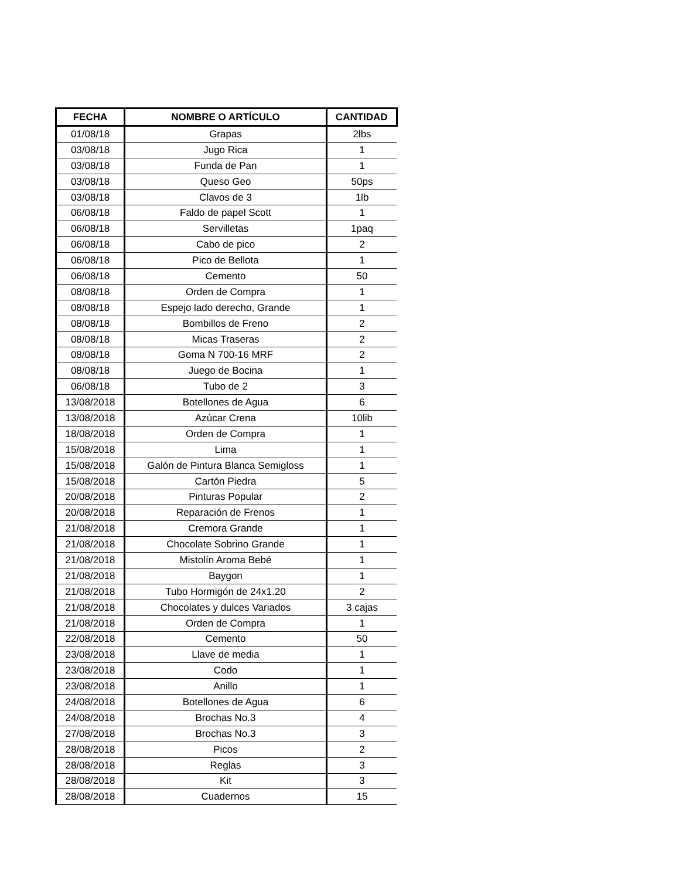| FECHA | NOMBRE O ARTÍCULO | CANTIDAD |
| --- | --- | --- |
| 01/08/18 | Grapas | 2lbs |
| 03/08/18 | Jugo Rica | 1 |
| 03/08/18 | Funda de Pan | 1 |
| 03/08/18 | Queso Geo | 50ps |
| 03/08/18 | Clavos de 3 | 1lb |
| 06/08/18 | Faldo de papel Scott | 1 |
| 06/08/18 | Servilletas | 1paq |
| 06/08/18 | Cabo de pico | 2 |
| 06/08/18 | Pico de Bellota | 1 |
| 06/08/18 | Cemento | 50 |
| 08/08/18 | Orden de Compra | 1 |
| 08/08/18 | Espejo lado derecho, Grande | 1 |
| 08/08/18 | Bombillos de Freno | 2 |
| 08/08/18 | Micas Traseras | 2 |
| 08/08/18 | Goma N 700-16 MRF | 2 |
| 08/08/18 | Juego de Bocina | 1 |
| 06/08/18 | Tubo de 2 | 3 |
| 13/08/2018 | Botellones de Agua | 6 |
| 13/08/2018 | Azúcar Crena | 10lib |
| 18/08/2018 | Orden de Compra | 1 |
| 15/08/2018 | Lima | 1 |
| 15/08/2018 | Galón de Pintura Blanca Semigloss | 1 |
| 15/08/2018 | Cartón Piedra | 5 |
| 20/08/2018 | Pinturas Popular | 2 |
| 20/08/2018 | Reparación de Frenos | 1 |
| 21/08/2018 | Cremora Grande | 1 |
| 21/08/2018 | Chocolate Sobrino Grande | 1 |
| 21/08/2018 | Mistolín Aroma Bebé | 1 |
| 21/08/2018 | Baygon | 1 |
| 21/08/2018 | Tubo Hormigón de 24x1.20 | 2 |
| 21/08/2018 | Chocolates y dulces Variados | 3 cajas |
| 21/08/2018 | Orden de Compra | 1 |
| 22/08/2018 | Cemento | 50 |
| 23/08/2018 | Llave de media | 1 |
| 23/08/2018 | Codo | 1 |
| 23/08/2018 | Anillo | 1 |
| 24/08/2018 | Botellones de Agua | 6 |
| 24/08/2018 | Brochas No.3 | 4 |
| 27/08/2018 | Brochas No.3 | 3 |
| 28/08/2018 | Picos | 2 |
| 28/08/2018 | Reglas | 3 |
| 28/08/2018 | Kit | 3 |
| 28/08/2018 | Cuadernos | 15 |